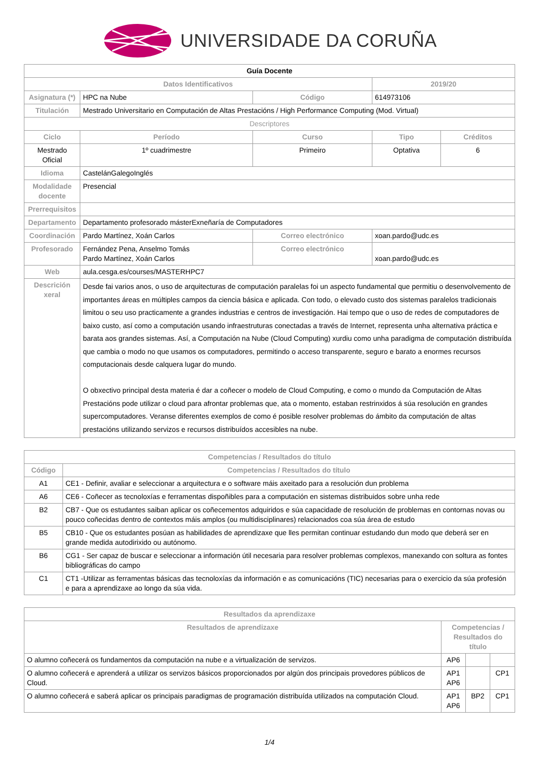UNIVERSIDADE DA CORUÑA
| Guía Docente | | | | | |
| --- | --- | --- | --- | --- | --- |
| Datos Identificativos | | | | 2019/20 | |
| Asignatura (*) | HPC na Nube | | Código | 614973106 | |
| Titulación | Mestrado Universitario en Computación de Altas Prestacións / High Performance Computing (Mod. Virtual) | | | | |
| Descriptores | | | | | |
| Ciclo | Período | Curso | | Tipo | Créditos |
| Mestrado Oficial | 1º cuadrimestre | Primeiro | | Optativa | 6 |
| Idioma | CastelánGalegoInglés | | | | |
| Modalidade docente | Presencial | | | | |
| Prerrequisitos | | | | | |
| Departamento | Departamento profesorado másterExneñaría de Computadores | | | | |
| Coordinación | Pardo Martínez, Xoán Carlos | | Correo electrónico | xoan.pardo@udc.es | |
| Profesorado | Fernández Pena, Anselmo Tomás Pardo Martínez, Xoán Carlos | | Correo electrónico | xoan.pardo@udc.es | |
| Web | aula.cesga.es/courses/MASTERHPC7 | | | | |
| Descrición xeral | Desde fai varios anos, o uso de arquitecturas de computación paralelas foi un aspecto fundamental que permitiu o desenvolvemento de importantes áreas en múltiples campos da ciencia básica e aplicada. Con todo, o elevado custo dos sistemas paralelos tradicionais limitou o seu uso practicamente a grandes industrias e centros de investigación. Hai tempo que o uso de redes de computadores de baixo custo, así como a computación usando infraestruturas conectadas a través de Internet, representa unha alternativa práctica e barata aos grandes sistemas. Así, a Computación na Nube (Cloud Computing) xurdiu como unha paradigma de computación distribuída que cambia o modo no que usamos os computadores, permitindo o acceso transparente, seguro e barato a enormes recursos computacionais desde calquera lugar do mundo. O obxectivo principal desta materia é dar a coñecer o modelo de Cloud Computing, e como o mundo da Computación de Altas Prestacións pode utilizar o cloud para afrontar problemas que, ata o momento, estaban restrinxidos á súa resolución en grandes supercomputadores. Veranse diferentes exemplos de como é posible resolver problemas do ámbito da computación de altas prestacións utilizando servizos e recursos distribuídos accesibles na nube. | | | | |
| Competencias / Resultados do título | |
| --- | --- |
| Código | Competencias / Resultados do título |
| A1 | CE1 - Definir, avaliar e seleccionar a arquitectura e o software máis axeitado para a resolución dun problema |
| A6 | CE6 - Coñecer as tecnoloxías e ferramentas dispoñibles para a computación en sistemas distribuidos sobre unha rede |
| B2 | CB7 - Que os estudantes saiban aplicar os coñecementos adquiridos e súa capacidade de resolución de problemas en contornas novas ou pouco coñecidas dentro de contextos máis amplos (ou multidisciplinares) relacionados coa súa área de estudo |
| B5 | CB10 - Que os estudantes posúan as habilidades de aprendizaxe que lles permitan continuar estudando dun modo que deberá ser en grande medida autodirixido ou autónomo. |
| B6 | CG1 - Ser capaz de buscar e seleccionar a información útil necesaria para resolver problemas complexos, manexando con soltura as fontes bibliográficas do campo |
| C1 | CT1 -Utilizar as ferramentas básicas das tecnoloxías da información e as comunicacións (TIC) necesarias para o exercicio da súa profesión e para a aprendizaxe ao longo da súa vida. |
| Resultados da aprendizaxe | | | |
| --- | --- | --- | --- |
| Resultados de aprendizaxe | Competencias / Resultados do título | | |
| O alumno coñecerá os fundamentos da computación na nube e a virtualización de servizos. | AP6 | | |
| O alumno coñecerá e aprenderá a utilizar os servizos básicos proporcionados por algún dos principais provedores públicos de Cloud. | AP1 AP6 | | CP1 |
| O alumno coñecerá e saberá aplicar os principais paradigmas de programación distribuída utilizados na computación Cloud. | AP1 AP6 | BP2 | CP1 |
1/4